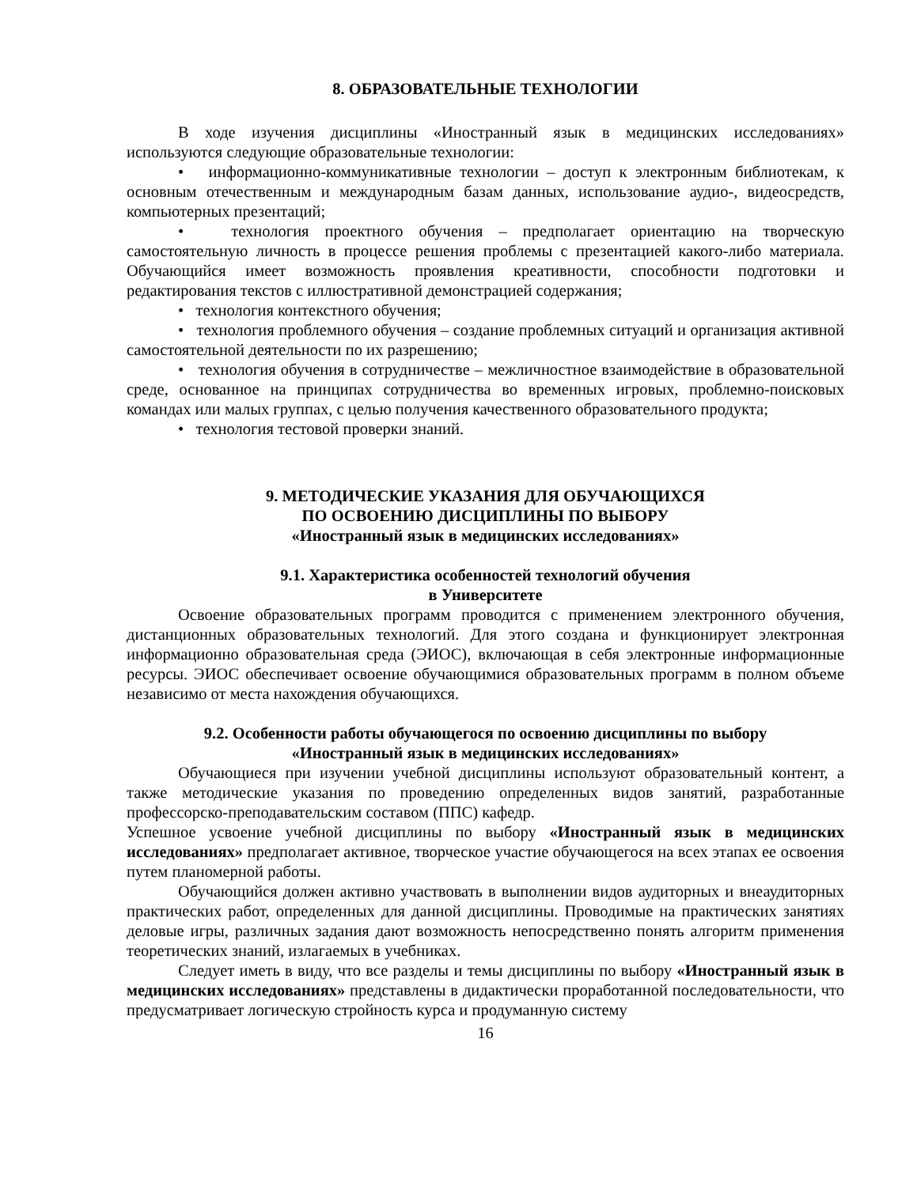8. ОБРАЗОВАТЕЛЬНЫЕ ТЕХНОЛОГИИ
В ходе изучения дисциплины «Иностранный язык в медицинских исследованиях» используются следующие образовательные технологии:
• информационно-коммуникативные технологии – доступ к электронным библиотекам, к основным отечественным и международным базам данных, использование аудио-, видеосредств, компьютерных презентаций;
• технология проектного обучения – предполагает ориентацию на творческую самостоятельную личность в процессе решения проблемы с презентацией какого-либо материала. Обучающийся имеет возможность проявления креативности, способности подготовки и редактирования текстов с иллюстративной демонстрацией содержания;
• технология контекстного обучения;
• технология проблемного обучения – создание проблемных ситуаций и организация активной самостоятельной деятельности по их разрешению;
• технология обучения в сотрудничестве – межличностное взаимодействие в образовательной среде, основанное на принципах сотрудничества во временных игровых, проблемно-поисковых командах или малых группах, с целью получения качественного образовательного продукта;
• технология тестовой проверки знаний.
9. МЕТОДИЧЕСКИЕ УКАЗАНИЯ ДЛЯ ОБУЧАЮЩИХСЯ
ПО ОСВОЕНИЮ ДИСЦИПЛИНЫ ПО ВЫБОРУ
«Иностранный язык в медицинских исследованиях»
9.1. Характеристика особенностей технологий обучения
в Университете
Освоение образовательных программ проводится с применением электронного обучения, дистанционных образовательных технологий. Для этого создана и функционирует электронная информационно образовательная среда (ЭИОС), включающая в себя электронные информационные ресурсы. ЭИОС обеспечивает освоение обучающимися образовательных программ в полном объеме независимо от места нахождения обучающихся.
9.2. Особенности работы обучающегося по освоению дисциплины по выбору
«Иностранный язык в медицинских исследованиях»
Обучающиеся при изучении учебной дисциплины используют образовательный контент, а также методические указания по проведению определенных видов занятий, разработанные профессорско-преподавательским составом (ППС) кафедр.
Успешное усвоение учебной дисциплины по выбору «Иностранный язык в медицинских исследованиях» предполагает активное, творческое участие обучающегося на всех этапах ее освоения путем планомерной работы.
Обучающийся должен активно участвовать в выполнении видов аудиторных и внеаудиторных практических работ, определенных для данной дисциплины. Проводимые на практических занятиях деловые игры, различных задания дают возможность непосредственно понять алгоритм применения теоретических знаний, излагаемых в учебниках.
Следует иметь в виду, что все разделы и темы дисциплины по выбору «Иностранный язык в медицинских исследованиях» представлены в дидактически проработанной последовательности, что предусматривает логическую стройность курса и продуманную систему
16